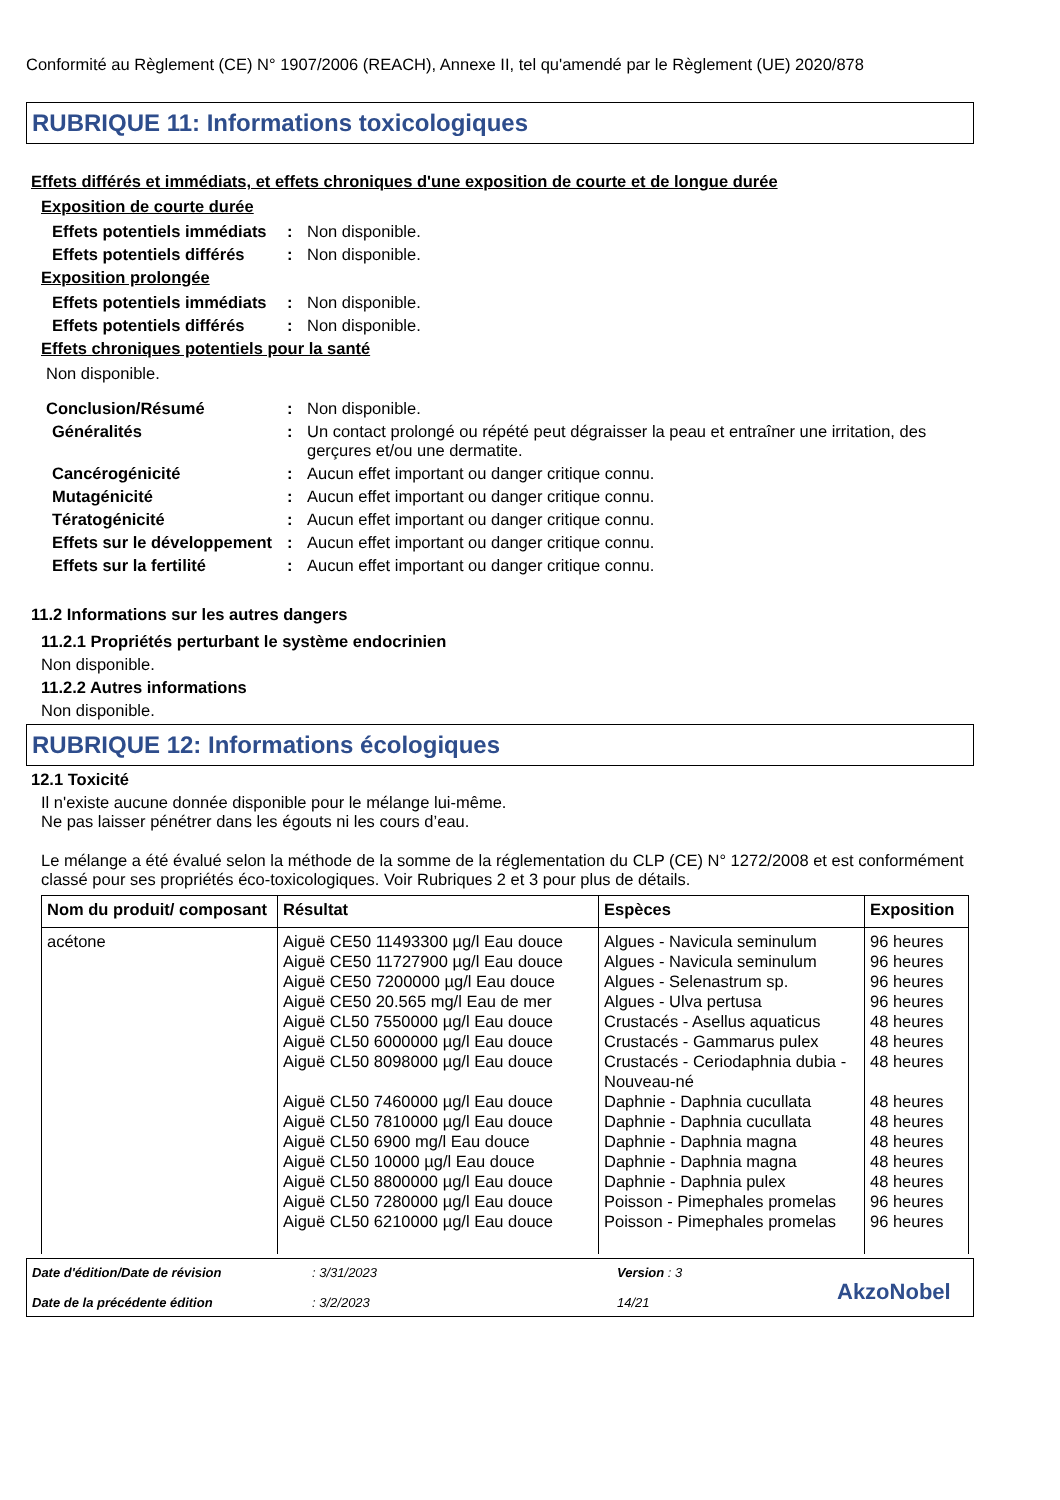Conformité au Règlement (CE) N° 1907/2006 (REACH), Annexe II, tel qu'amendé par le Règlement (UE) 2020/878
RUBRIQUE 11: Informations toxicologiques
Effets différés et immédiats, et effets chroniques d'une exposition de courte et de longue durée
Exposition de courte durée
Effets potentiels immédiats
: Non disponible.
Effets potentiels différés
: Non disponible.
Exposition prolongée
Effets potentiels immédiats
: Non disponible.
Effets potentiels différés
: Non disponible.
Effets chroniques potentiels pour la santé
Non disponible.
Conclusion/Résumé : Non disponible.
Généralités : Un contact prolongé ou répété peut dégraisser la peau et entraîner une irritation, des gerçures et/ou une dermatite.
Cancérogénicité : Aucun effet important ou danger critique connu.
Mutagénicité : Aucun effet important ou danger critique connu.
Tératogénicité : Aucun effet important ou danger critique connu.
Effets sur le développement
: Aucun effet important ou danger critique connu.
Effets sur la fertilité : Aucun effet important ou danger critique connu.
11.2 Informations sur les autres dangers
11.2.1 Propriétés perturbant le système endocrinien
Non disponible.
11.2.2 Autres informations
Non disponible.
RUBRIQUE 12: Informations écologiques
12.1 Toxicité
Il n'existe aucune donnée disponible pour le mélange lui-même.
Ne pas laisser pénétrer dans les égouts ni les cours d’eau.
Le mélange a été évalué selon la méthode de la somme de la réglementation du CLP (CE) N° 1272/2008 et est conformément classé pour ses propriétés éco-toxicologiques. Voir Rubriques 2 et 3 pour plus de détails.
| Nom du produit/ composant | Résultat | Espèces | Exposition |
| --- | --- | --- | --- |
| acétone | Aiguë CE50 11493300 µg/l Eau douce Aiguë CE50 11727900 µg/l Eau douce Aiguë CE50 7200000 µg/l Eau douce Aiguë CE50 20.565 mg/l Eau de mer Aiguë CL50 7550000 µg/l Eau douce Aiguë CL50 6000000 µg/l Eau douce Aiguë CL50 8098000 µg/l Eau douce Aiguë CL50 7460000 µg/l Eau douce Aiguë CL50 7810000 µg/l Eau douce Aiguë CL50 6900 mg/l Eau douce Aiguë CL50 10000 µg/l Eau douce Aiguë CL50 8800000 µg/l Eau douce Aiguë CL50 7280000 µg/l Eau douce Aiguë CL50 6210000 µg/l Eau douce | Algues - Navicula seminulum Algues - Navicula seminulum Algues - Selenastrum sp. Algues - Ulva pertusa Crustacés - Asellus aquaticus Crustacés - Gammarus pulex Crustacés - Ceriodaphnia dubia - Nouveau-né Daphnie - Daphnia cucullata Daphnie - Daphnia cucullata Daphnie - Daphnia magna Daphnie - Daphnia magna Daphnie - Daphnia pulex Poisson - Pimephales promelas Poisson - Pimephales promelas | 96 heures 96 heures 96 heures 96 heures 48 heures 48 heures 48 heures 48 heures 48 heures 48 heures 48 heures 48 heures 96 heures 96 heures |
Date d'édition/Date de révision
Date de la précédente édition
: 3/31/2023
: 3/2/2023
Version : 3
14/21
AkzoNobel